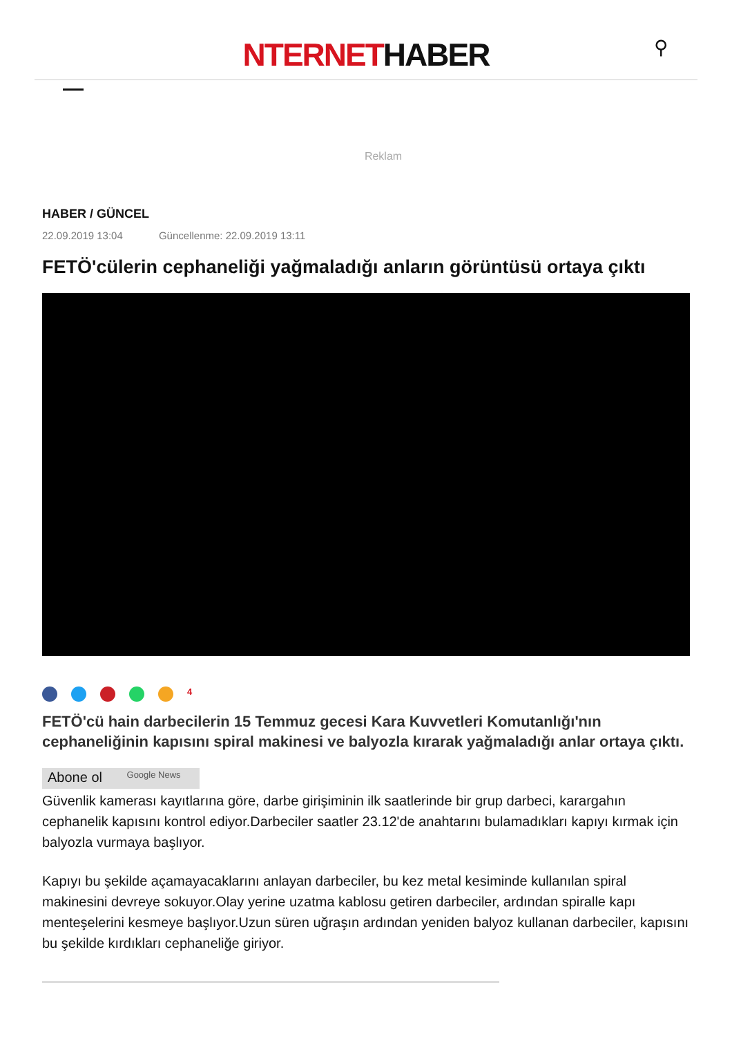NTERNETHABER
⚲
Reklam
HABER / GÜNCEL
22.09.2019 13:04 Güncellenme: 22.09.2019 13:11
FETÖ'cülerin cephaneliği yağmaladığı anların görüntüsü ortaya çıktı
4
FETÖ'cü hain darbecilerin 15 Temmuz gecesi Kara Kuvvetleri Komutanlığı'nın cephaneliğinin kapısını spiral makinesi ve balyozla kırarak yağmaladığı anlar ortaya çıktı.
Abone ol Google News
Güvenlik kamerası kayıtlarına göre, darbe girişiminin ilk saatlerinde bir grup darbeci, karargahın cephanelik kapısını kontrol ediyor.Darbeciler saatler 23.12'de anahtarını bulamadıkları kapıyı kırmak için balyozla vurmaya başlıyor.
Kapıyı bu şekilde açamayacaklarını anlayan darbeciler, bu kez metal kesiminde kullanılan spiral makinesini devreye sokuyor.Olay yerine uzatma kablosu getiren darbeciler, ardından spiralle kapı menteşelerini kesmeye başlıyor.Uzun süren uğraşın ardından yeniden balyoz kullanan darbeciler, kapısını bu şekilde kırdıkları cephaneliğe giriyor.